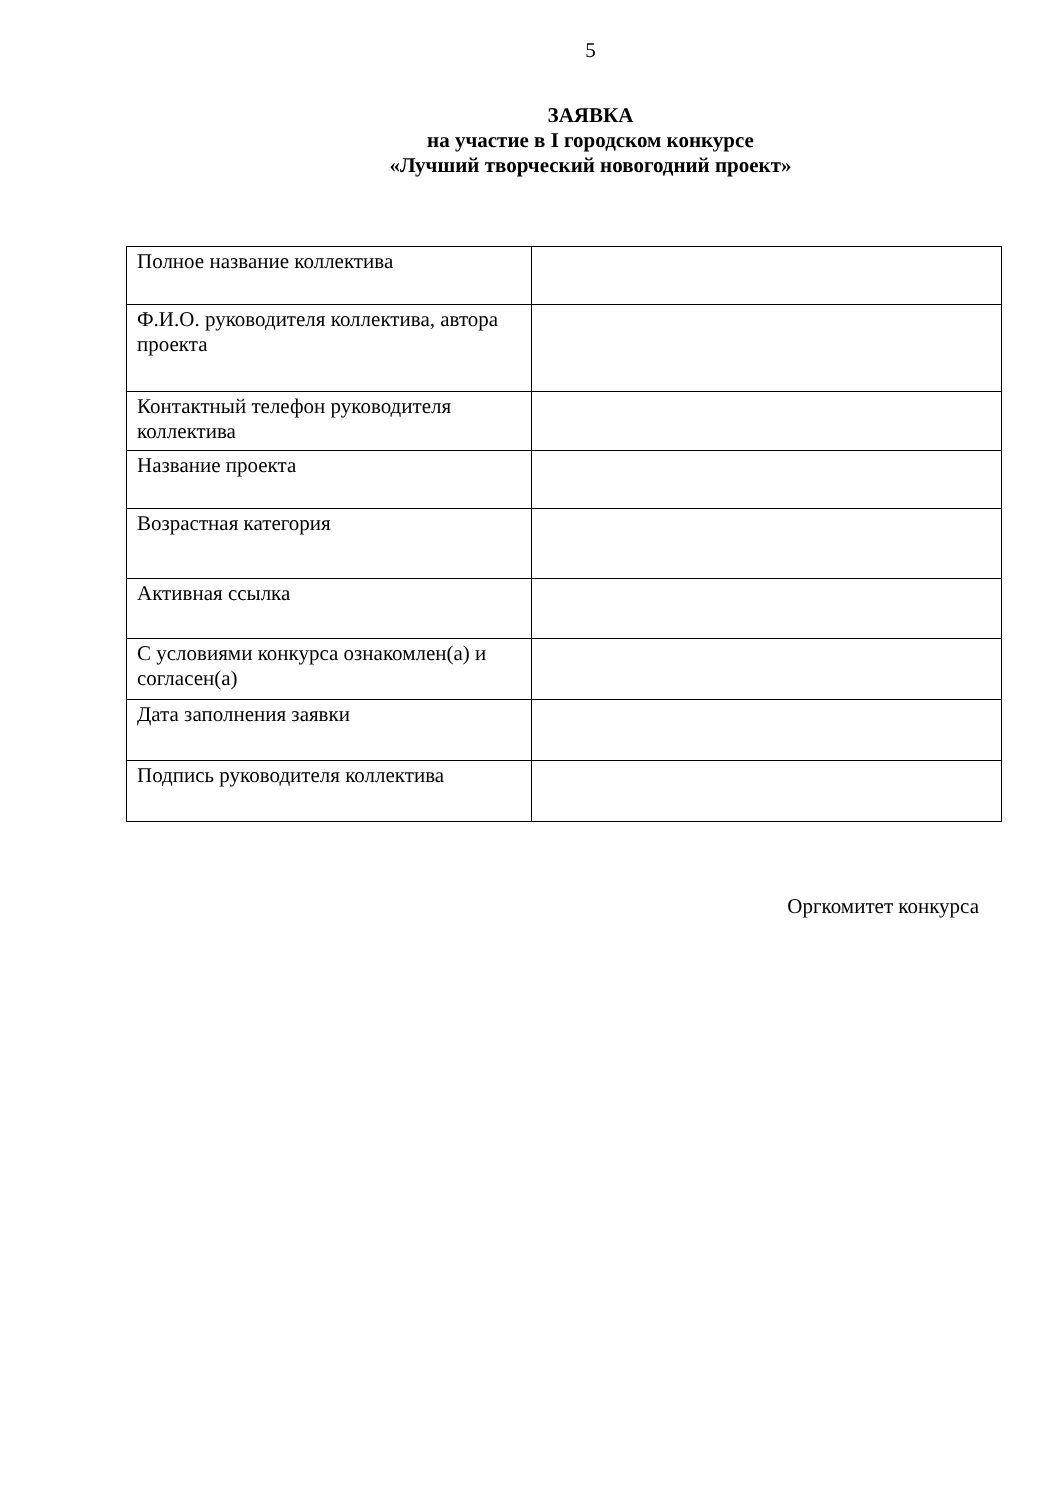5
ЗАЯВКА
на участие в I городском конкурсе
«Лучший творческий новогодний проект»
| Полное название коллектива | |
| Ф.И.О. руководителя коллектива, автора проекта | |
| Контактный телефон руководителя коллектива | |
| Название проекта | |
| Возрастная категория | |
| Активная ссылка | |
| С условиями конкурса ознакомлен(а) и согласен(а) | |
| Дата заполнения заявки | |
| Подпись руководителя коллектива | |
Оргкомитет конкурса